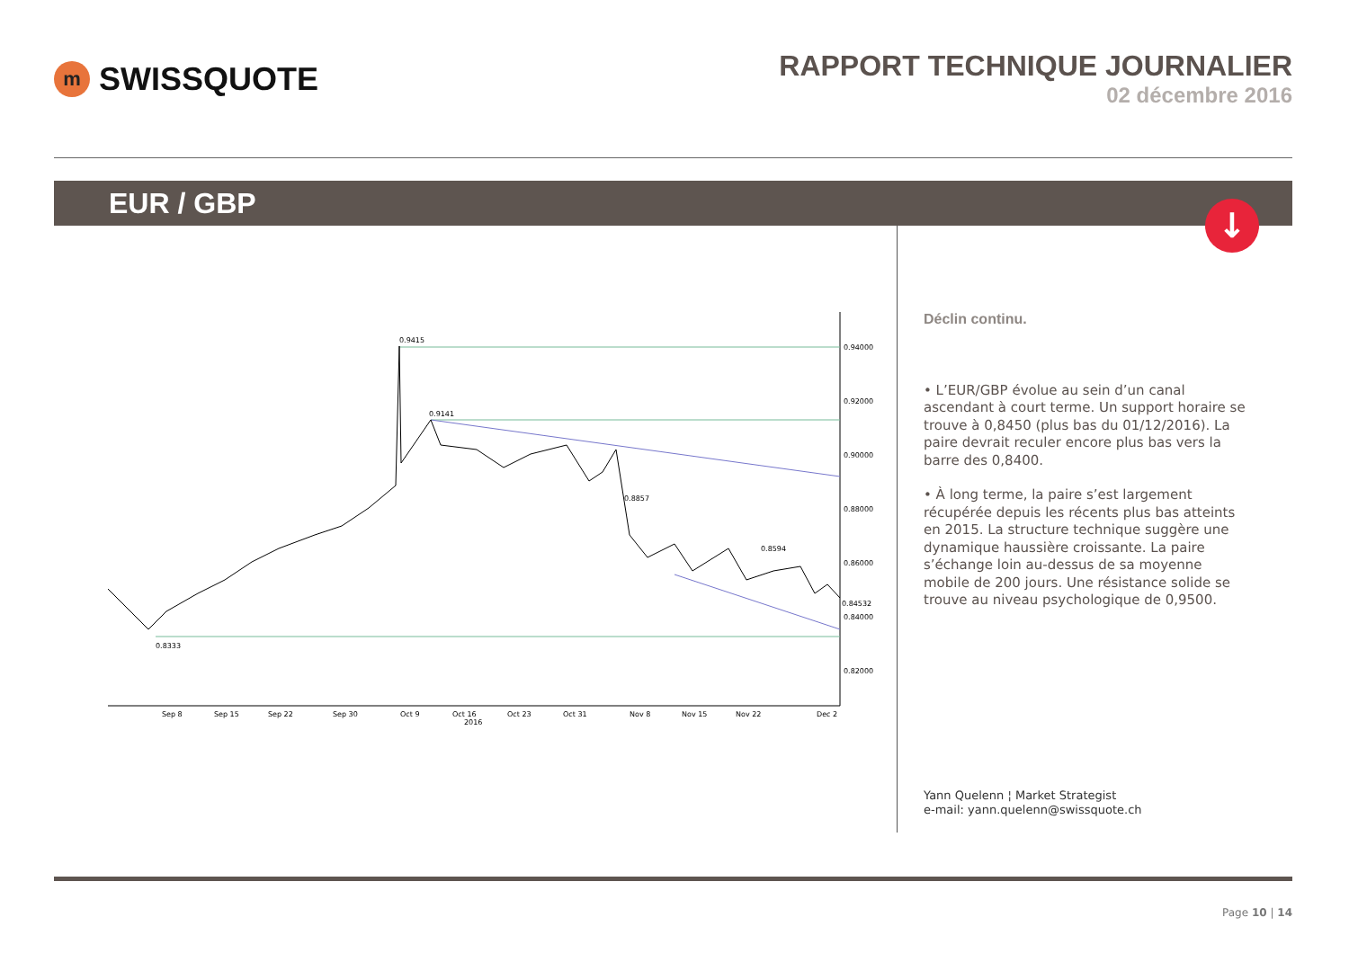m
SWISSQUOTE
RAPPORT TECHNIQUE JOURNALIER
02 décembre 2016
EUR / GBP
↓
0.9415
0.9141
0.8333
0.8857
0.8594
0.94000
0.92000
0.90000
0.88000
0.86000
0.84532
0.84000
0.82000
Sep 8
Sep 15
Sep 22
Sep 30
Oct 9
Oct 16
2016
Oct 23
Oct 31
Nov 8
Nov 15
Nov 22
Dec 2
Déclin continu.
• L’EUR/GBP évolue au sein d’un canal ascendant à court terme. Un support horaire se trouve à 0,8450 (plus bas du 01/12/2016). La paire devrait reculer encore plus bas vers la barre des 0,8400.
• À long terme, la paire s’est largement récupérée depuis les récents plus bas atteints en 2015. La structure technique suggère une dynamique haussière croissante. La paire s’échange loin au-dessus de sa moyenne mobile de 200 jours. Une résistance solide se trouve au niveau psychologique de 0,9500.
Yann Quelenn ¦ Market Strategist
e-mail: yann.quelenn@swissquote.ch
Page 10 | 14